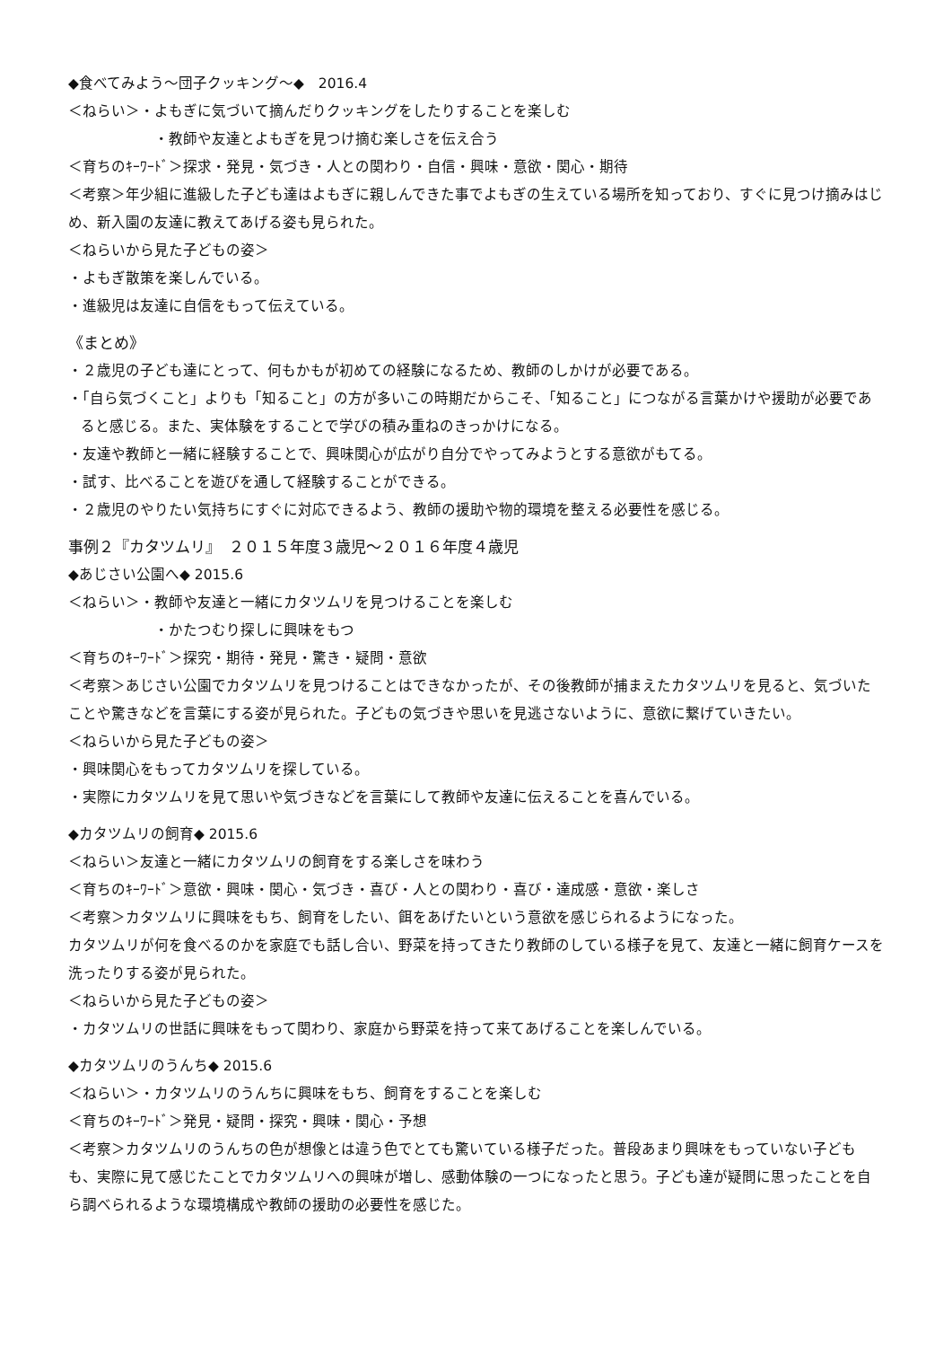◆食べてみよう〜団子クッキング〜◆　2016.4
＜ねらい＞・よもぎに気づいて摘んだりクッキングをしたりすることを楽しむ
・教師や友達とよもぎを見つけ摘む楽しさを伝え合う
＜育ちのｷｰﾜｰﾄﾞ＞探求・発見・気づき・人との関わり・自信・興味・意欲・関心・期待
＜考察＞年少組に進級した子ども達はよもぎに親しんできた事でよもぎの生えている場所を知っており、すぐに見つけ摘みはじめ、新入園の友達に教えてあげる姿も見られた。
＜ねらいから見た子どもの姿＞
・よもぎ散策を楽しんでいる。
・進級児は友達に自信をもって伝えている。
《まとめ》
・２歳児の子ども達にとって、何もかもが初めての経験になるため、教師のしかけが必要である。
・「自ら気づくこと」よりも「知ること」の方が多いこの時期だからこそ、「知ること」につながる言葉かけや援助が必要であると感じる。また、実体験をすることで学びの積み重ねのきっかけになる。
・友達や教師と一緒に経験することで、興味関心が広がり自分でやってみようとする意欲がもてる。
・試す、比べることを遊びを通して経験することができる。
・２歳児のやりたい気持ちにすぐに対応できるよう、教師の援助や物的環境を整える必要性を感じる。
事例２『カタツムリ』　２０１５年度３歳児〜２０１６年度４歳児
◆あじさい公園へ◆ 2015.6
＜ねらい＞・教師や友達と一緒にカタツムリを見つけることを楽しむ
・かたつむり探しに興味をもつ
＜育ちのｷｰﾜｰﾄﾞ＞探究・期待・発見・驚き・疑問・意欲
＜考察＞あじさい公園でカタツムリを見つけることはできなかったが、その後教師が捕まえたカタツムリを見ると、気づいたことや驚きなどを言葉にする姿が見られた。子どもの気づきや思いを見逃さないように、意欲に繋げていきたい。
＜ねらいから見た子どもの姿＞
・興味関心をもってカタツムリを探している。
・実際にカタツムリを見て思いや気づきなどを言葉にして教師や友達に伝えることを喜んでいる。
◆カタツムリの飼育◆ 2015.6
＜ねらい＞友達と一緒にカタツムリの飼育をする楽しさを味わう
＜育ちのｷｰﾜｰﾄﾞ＞意欲・興味・関心・気づき・喜び・人との関わり・喜び・達成感・意欲・楽しさ
＜考察＞カタツムリに興味をもち、飼育をしたい、餌をあげたいという意欲を感じられるようになった。
カタツムリが何を食べるのかを家庭でも話し合い、野菜を持ってきたり教師のしている様子を見て、友達と一緒に飼育ケースを洗ったりする姿が見られた。
＜ねらいから見た子どもの姿＞
・カタツムリの世話に興味をもって関わり、家庭から野菜を持って来てあげることを楽しんでいる。
◆カタツムリのうんち◆ 2015.6
＜ねらい＞・カタツムリのうんちに興味をもち、飼育をすることを楽しむ
＜育ちのｷｰﾜｰﾄﾞ＞発見・疑問・探究・興味・関心・予想
＜考察＞カタツムリのうんちの色が想像とは違う色でとても驚いている様子だった。普段あまり興味をもっていない子どもも、実際に見て感じたことでカタツムリへの興味が増し、感動体験の一つになったと思う。子ども達が疑問に思ったことを自ら調べられるような環境構成や教師の援助の必要性を感じた。